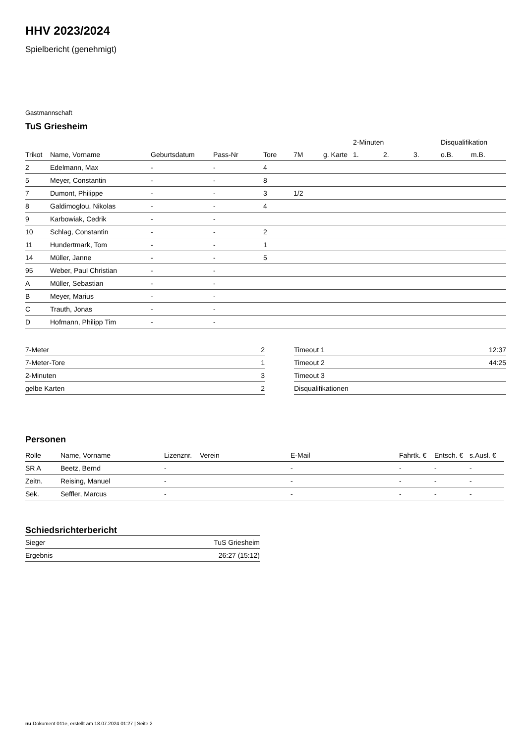HHV 2023/2024
Spielbericht (genehmigt)
Gastmannschaft
TuS Griesheim
| | | | | | | | 2-Minuten | | | Disqualifikation | |
| --- | --- | --- | --- | --- | --- | --- | --- | --- | --- | --- | --- |
| Trikot | Name, Vorname | Geburtsdatum | Pass-Nr | Tore | 7M | g. Karte | 1. | 2. | 3. | o.B. | m.B. |
| 2 | Edelmann, Max | - | - | 4 | | | | | | | |
| 5 | Meyer, Constantin | - | - | 8 | | | | | | | |
| 7 | Dumont, Philippe | - | - | 3 | 1/2 | | | | | | |
| 8 | Galdimoglou, Nikolas | - | - | 4 | | | | | | | |
| 9 | Karbowiak, Cedrik | - | - | | | | | | | | |
| 10 | Schlag, Constantin | - | - | 2 | | | | | | | |
| 11 | Hundertmark, Tom | - | - | 1 | | | | | | | |
| 14 | Müller, Janne | - | - | 5 | | | | | | | |
| 95 | Weber, Paul Christian | - | - | | | | | | | | |
| A | Müller, Sebastian | - | - | | | | | | | | |
| B | Meyer, Marius | - | - | | | | | | | | |
| C | Trauth, Jonas | - | - | | | | | | | | |
| D | Hofmann, Philipp Tim | - | - | | | | | | | | |
| 7-Meter | 2 |
| 7-Meter-Tore | 1 |
| 2-Minuten | 3 |
| gelbe Karten | 2 |
| Timeout 1 | 12:37 |
| Timeout 2 | 44:25 |
| Timeout 3 | |
| Disqualifikationen | |
Personen
| Rolle | Name, Vorname | Lizenznr. | Verein | E-Mail | Fahrtk. € | Entsch. € | s.Ausl. € |
| --- | --- | --- | --- | --- | --- | --- | --- |
| SR A | Beetz, Bernd | - | | - | - | - | - |
| Zeitn. | Reising, Manuel | - | | - | - | - | - |
| Sek. | Seffler, Marcus | - | | - | - | - | - |
Schiedsrichterbericht
| Sieger | TuS Griesheim |
| Ergebnis | 26:27 (15:12) |
nu.Dokument 011e, erstellt am 18.07.2024 01:27 | Seite 2